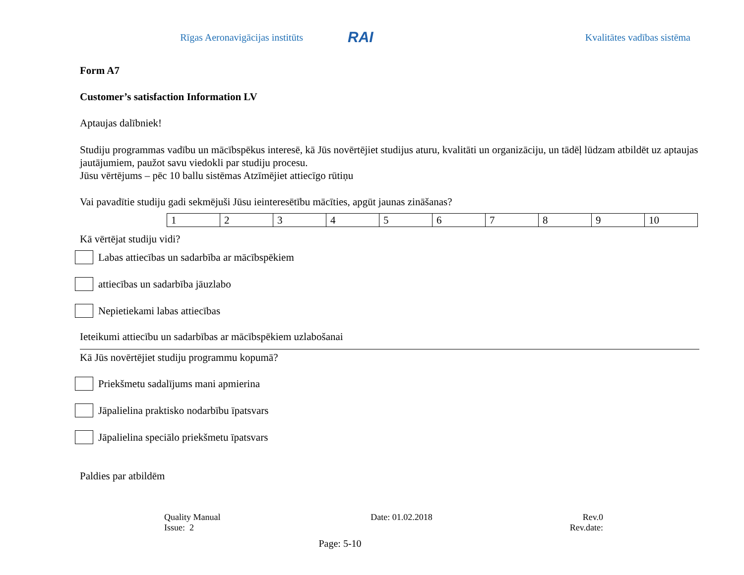Rīgas Aeronavigācijas institūts
RAI
Kvalitātes vadības sistēma
Form A7
Customer’s satisfaction Information LV
Aptaujas dalībniek!
Studiju programmas vadību un mācībspēkus interesē, kā Jūs novērtējiet studijus aturu, kvalitāti un organizāciju, un tādēļ lūdzam atbildēt uz aptaujas jautājumiem, paužot savu viedokli par studiju procesu.
Jūsu vērtējums – pēc 10 ballu sistēmas Atzīmējiet attiecīgo rūtiņu
Vai pavadītie studiju gadi sekmējuši Jūsu ieinteresētību mācīties, apgūt jaunas zināšanas?
| 1 | 2 | 3 | 4 | 5 | 6 | 7 | 8 | 9 | 10 |
Kā vērtējat studiju vidi?
Labas attiecības un sadarbība ar mācībspēkiem
attiecības un sadarbība jāuzlabo
Nepietiekami labas attiecības
Ieteikumi attiecību un sadarbības ar mācībspēkiem uzlabošanai
Kā Jūs novērtējiet studiju programmu kopumā?
Priekšmetu sadalījums mani apmierina
Jāpalielina praktisko nodarbību īpatsvars
Jāpalielina speciālo priekšmetu īpatsvars
Paldies par atbildēm
Quality Manual Date: 01.02.2018 Rev.0
Issue: 2 Rev.date:
Page: 5-10